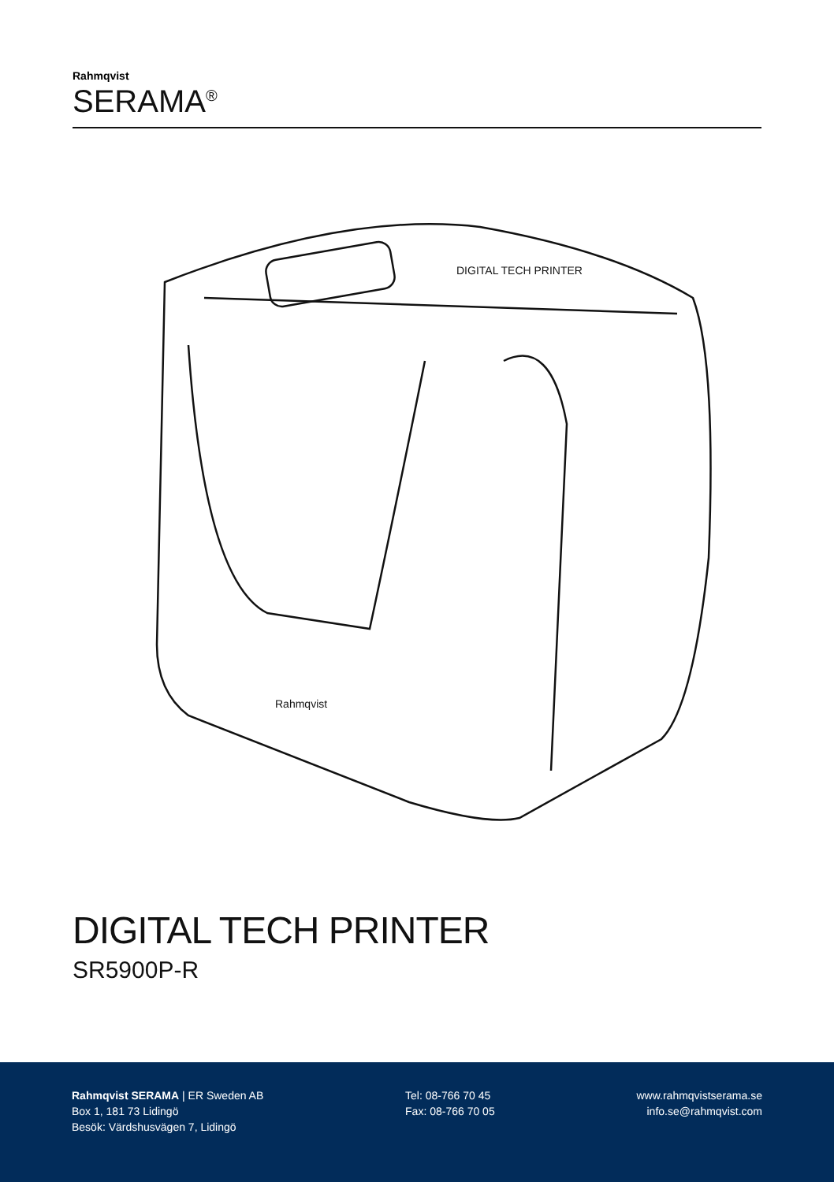Rahmqvist
SERAMA<sup>®</sup>
DIGITAL TECH PRINTER
Rahmqvist
DIGITAL TECH PRINTER
SR5900P-R
Rahmqvist SERAMA | ER Sweden AB
Box 1, 181 73 Lidingö
Besök: Värdshusvägen 7, Lidingö
Tel: 08-766 70 45
Fax: 08-766 70 05
www.rahmqvistserama.se
info.se@rahmqvist.com